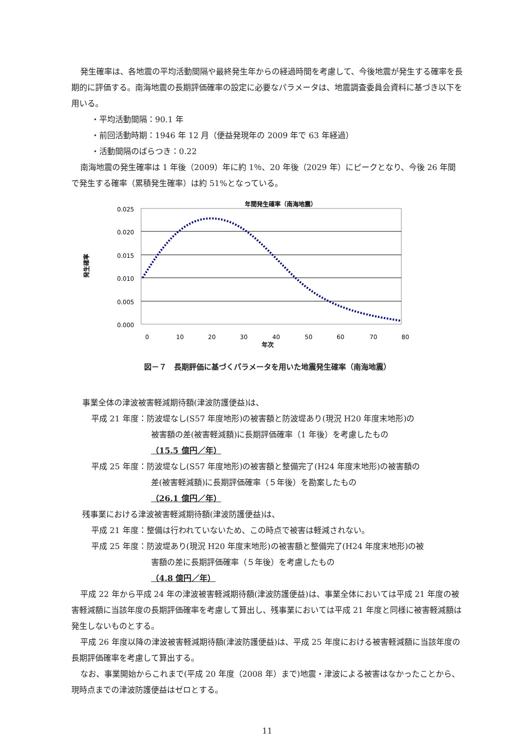発生確率は、各地震の平均活動間隔や最終発生年からの経過時間を考慮して、今後地震が発生する確率を長期的に評価する。南海地震の長期評価確率の設定に必要なパラメータは、地震調査委員会資料に基づき以下を用いる。
・平均活動間隔：90.1 年
・前回活動時期：1946 年 12 月（便益発現年の 2009 年で 63 年経過）
・活動間隔のばらつき：0.22
南海地震の発生確率は 1 年後（2009）年に約 1％、20 年後（2029 年）にピークとなり、今後 26 年間で発生する確率（累積発生確率）は約 51%となっている。
年間発生確率（南海地震）
0.025
0.020
0.015
0.010
0.005
0.000
発生確率
0
10
20
30
40
50
60
70
80
年次
図－７　長期評価に基づくパラメータを用いた地震発生確率（南海地震）
事業全体の津波被害軽減期待額(津波防護便益)は、
平成 21 年度：防波堤なし(S57 年度地形)の被害額と防波堤あり(現況 H20 年度末地形)の
被害額の差(被害軽減額)に長期評価確率（1 年後）を考慮したもの
（15.5 億円／年）
平成 25 年度：防波堤なし(S57 年度地形)の被害額と整備完了(H24 年度末地形)の被害額の
差(被害軽減額)に長期評価確率（５年後）を勘案したもの
（26.1 億円／年）
残事業における津波被害軽減期待額(津波防護便益)は、
平成 21 年度：整備は行われていないため、この時点で被害は軽減されない。
平成 25 年度：防波堤あり(現況 H20 年度末地形)の被害額と整備完了(H24 年度末地形)の被
害額の差に長期評価確率（５年後）を考慮したもの
（4.8 億円／年）
平成 22 年から平成 24 年の津波被害軽減期待額(津波防護便益)は、事業全体においては平成 21 年度の被害軽減額に当該年度の長期評価確率を考慮して算出し、残事業においては平成 21 年度と同様に被害軽減額は発生しないものとする。
平成 26 年度以降の津波被害軽減期待額(津波防護便益)は、平成 25 年度における被害軽減額に当該年度の長期評価確率を考慮して算出する。
なお、事業開始からこれまで(平成 20 年度（2008 年）まで)地震・津波による被害はなかったことから、現時点までの津波防護便益はゼロとする。
11